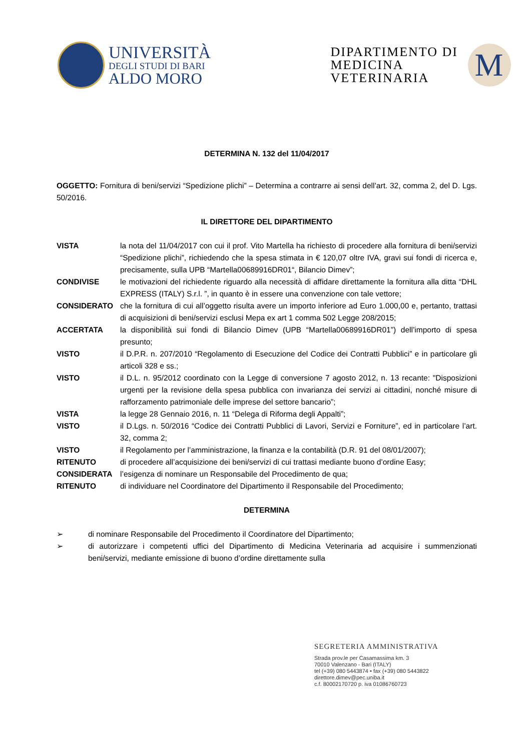UNIVERSITÀ
DEGLI STUDI DI BARI
ALDO MORO
DIPARTIMENTO DI
MEDICINA
VETERINARIA
M
DETERMINA N. 132 del 11/04/2017
OGGETTO: Fornitura di beni/servizi “Spedizione plichi” – Determina a contrarre ai sensi dell’art. 32, comma 2, del D. Lgs. 50/2016.
IL DIRETTORE DEL DIPARTIMENTO
VISTA la nota del 11/04/2017 con cui il prof. Vito Martella ha richiesto di procedere alla fornitura di beni/servizi “Spedizione plichi”, richiedendo che la spesa stimata in € 120,07 oltre IVA, gravi sui fondi di ricerca e, precisamente, sulla UPB “Martella00689916DR01“, Bilancio Dimev”;
CONDIVISE le motivazioni del richiedente riguardo alla necessità di affidare direttamente la fornitura alla ditta “DHL EXPRESS (ITALY) S.r.l. ”, in quanto è in essere una convenzione con tale vettore;
CONSIDERATO che la fornitura di cui all’oggetto risulta avere un importo inferiore ad Euro 1.000,00 e, pertanto, trattasi di acquisizioni di beni/servizi esclusi Mepa ex art 1 comma 502 Legge 208/2015;
ACCERTATA la disponibilità sui fondi di Bilancio Dimev (UPB “Martella00689916DR01”) dell’importo di spesa presunto;
VISTO il D.P.R. n. 207/2010 “Regolamento di Esecuzione del Codice dei Contratti Pubblici” e in particolare gli articoli 328 e ss.;
VISTO il D.L. n. 95/2012 coordinato con la Legge di conversione 7 agosto 2012, n. 13 recante: "Disposizioni urgenti per la revisione della spesa pubblica con invarianza dei servizi ai cittadini, nonché misure di rafforzamento patrimoniale delle imprese del settore bancario”;
VISTA la legge 28 Gennaio 2016, n. 11 “Delega di Riforma degli Appalti”;
VISTO il D.Lgs. n. 50/2016 “Codice dei Contratti Pubblici di Lavori, Servizi e Forniture”, ed in particolare l’art. 32, comma 2;
VISTO il Regolamento per l’amministrazione, la finanza e la contabilità (D.R. 91 del 08/01/2007);
RITENUTO di procedere all’acquisizione dei beni/servizi di cui trattasi mediante buono d’ordine Easy;
CONSIDERATA l’esigenza di nominare un Responsabile del Procedimento de qua;
RITENUTO di individuare nel Coordinatore del Dipartimento il Responsabile del Procedimento;
DETERMINA
➢ di nominare Responsabile del Procedimento il Coordinatore del Dipartimento;
➢ di autorizzare i competenti uffici del Dipartimento di Medicina Veterinaria ad acquisire i summenzionati beni/servizi, mediante emissione di buono d’ordine direttamente sulla
SEGRETERIA AMMINISTRATIVA
Strada prov.le per Casamassima km. 3
70010 Valenzano - Bari (ITALY)
tel (+39) 080 5443874 • fax (+39) 080 5443822
direttore.dimev@pec.uniba.it
c.f. 80002170720 p. iva 01086760723